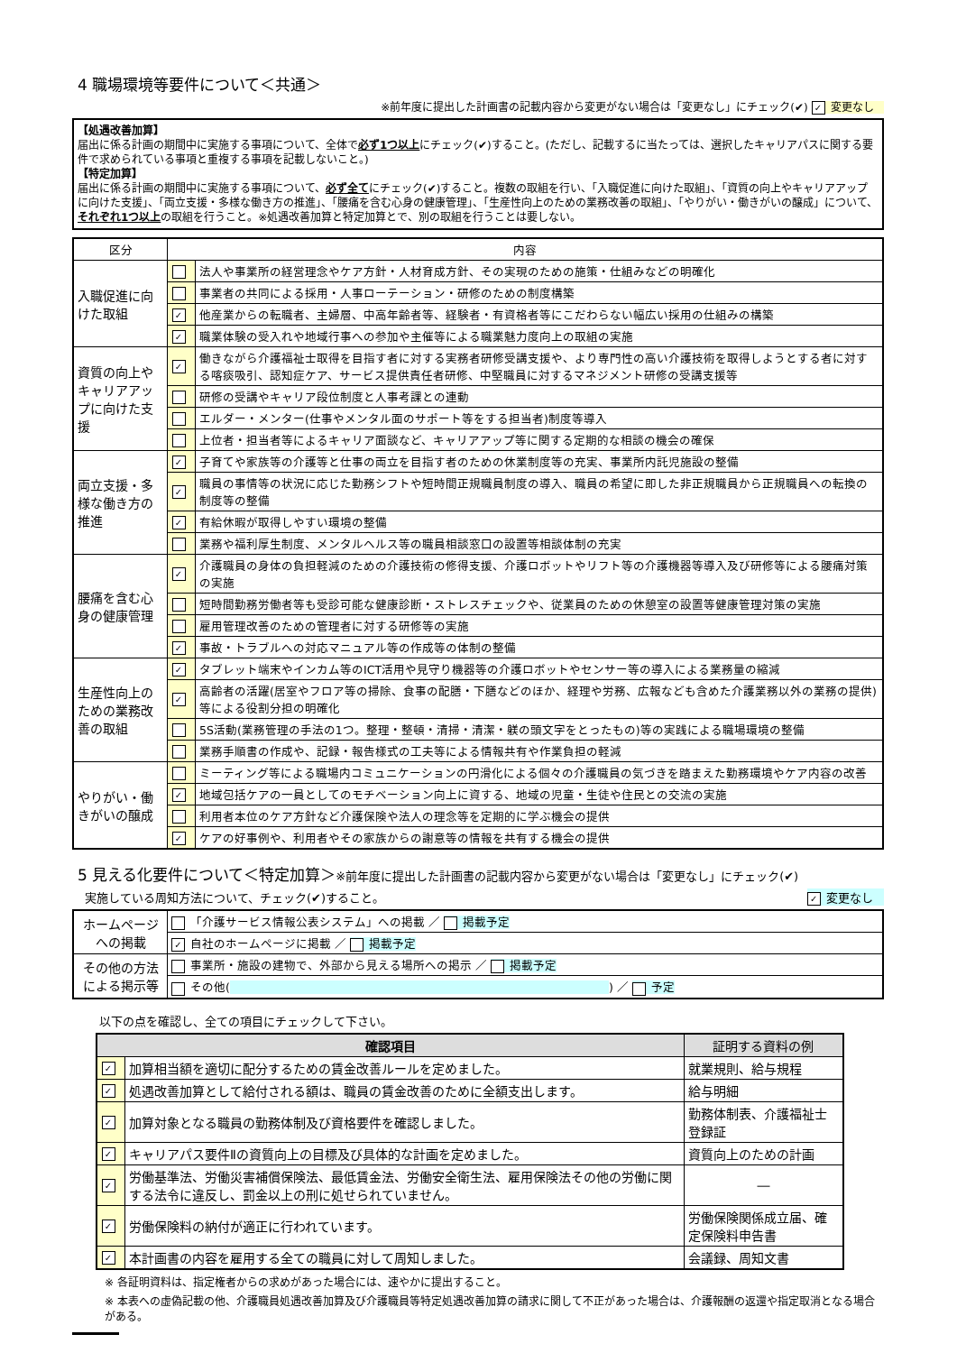4 職場環境等要件について＜共通＞
※前年度に提出した計画書の記載内容から変更がない場合は「変更なし」にチェック(✔) ✓ 変更なし
【処遇改善加算】
届出に係る計画の期間中に実施する事項について、全体で必ず1つ以上にチェック(✔)すること。(ただし、記載するに当たっては、選択したキャリアパスに関する要件で求められている事項と重複する事項を記載しないこと。)
【特定加算】
届出に係る計画の期間中に実施する事項について、必ず全てにチェック(✔)すること。複数の取組を行い、「入職促進に向けた取組」、「資質の向上やキャリアアップに向けた支援」、「両立支援・多様な働き方の推進」、「腰痛を含む心身の健康管理」、「生産性向上のための業務改善の取組」、「やりがい・働きがいの醸成」について、それぞれ1つ以上の取組を行うこと。※処遇改善加算と特定加算とで、別の取組を行うことは要しない。
| 区分 | 内容 | |
| --- | --- | --- |
| 入職促進に向けた取組 | | 法人や事業所の経営理念やケア方針・人材育成方針、その実現のための施策・仕組みなどの明確化 |
| | | 事業者の共同による採用・人事ローテーション・研修のための制度構築 |
| | ✓ | 他産業からの転職者、主婦層、中高年齢者等、経験者・有資格者等にこだわらない幅広い採用の仕組みの構築 |
| | ✓ | 職業体験の受入れや地域行事への参加や主催等による職業魅力度向上の取組の実施 |
| 資質の向上やキャリアアップに向けた支援 | ✓ | 働きながら介護福祉士取得を目指す者に対する実務者研修受講支援や、より専門性の高い介護技術を取得しようとする者に対する喀痰吸引、認知症ケア、サービス提供責任者研修、中堅職員に対するマネジメント研修の受講支援等 |
| | | 研修の受講やキャリア段位制度と人事考課との連動 |
| | | エルダー・メンター(仕事やメンタル面のサポート等をする担当者)制度等導入 |
| | | 上位者・担当者等によるキャリア面談など、キャリアアップ等に関する定期的な相談の機会の確保 |
| 両立支援・多様な働き方の推進 | ✓ | 子育てや家族等の介護等と仕事の両立を目指す者のための休業制度等の充実、事業所内託児施設の整備 |
| | ✓ | 職員の事情等の状況に応じた勤務シフトや短時間正規職員制度の導入、職員の希望に即した非正規職員から正規職員への転換の制度等の整備 |
| | ✓ | 有給休暇が取得しやすい環境の整備 |
| | | 業務や福利厚生制度、メンタルヘルス等の職員相談窓口の設置等相談体制の充実 |
| 腰痛を含む心身の健康管理 | ✓ | 介護職員の身体の負担軽減のための介護技術の修得支援、介護ロボットやリフト等の介護機器等導入及び研修等による腰痛対策の実施 |
| | | 短時間勤務労働者等も受診可能な健康診断・ストレスチェックや、従業員のための休憩室の設置等健康管理対策の実施 |
| | | 雇用管理改善のための管理者に対する研修等の実施 |
| | ✓ | 事故・トラブルへの対応マニュアル等の作成等の体制の整備 |
| 生産性向上のための業務改善の取組 | ✓ | タブレット端末やインカム等のICT活用や見守り機器等の介護ロボットやセンサー等の導入による業務量の縮減 |
| | ✓ | 高齢者の活躍(居室やフロア等の掃除、食事の配膳・下膳などのほか、経理や労務、広報なども含めた介護業務以外の業務の提供)等による役割分担の明確化 |
| | | 5S活動(業務管理の手法の1つ。整理・整頓・清掃・清潔・躾の頭文字をとったもの)等の実践による職場環境の整備 |
| | | 業務手順書の作成や、記録・報告様式の工夫等による情報共有や作業負担の軽減 |
| やりがい・働きがいの醸成 | | ミーティング等による職場内コミュニケーションの円滑化による個々の介護職員の気づきを踏まえた勤務環境やケア内容の改善 |
| | ✓ | 地域包括ケアの一員としてのモチベーション向上に資する、地域の児童・生徒や住民との交流の実施 |
| | | 利用者本位のケア方針など介護保険や法人の理念等を定期的に学ぶ機会の提供 |
| | ✓ | ケアの好事例や、利用者やその家族からの謝意等の情報を共有する機会の提供 |
5 見える化要件について＜特定加算＞※前年度に提出した計画書の記載内容から変更がない場合は「変更なし」にチェック(✔)
実施している周知方法について、チェック(✔)すること。 ✓ 変更なし
| ホームページへの掲載 | 「介護サービス情報公表システム」への掲載 ／ 掲載予定 |
| | ✓ 自社のホームページに掲載 ／ 掲載予定 |
| その他の方法による掲示等 | 事業所・施設の建物で、外部から見える場所への掲示 ／ 掲載予定 |
| | その他( ) ／ 予定 |
以下の点を確認し、全ての項目にチェックして下さい。
| 確認項目 | | 証明する資料の例 |
| --- | --- | --- |
| ✓ | 加算相当額を適切に配分するための賃金改善ルールを定めました。 | 就業規則、給与規程 |
| ✓ | 処遇改善加算として給付される額は、職員の賃金改善のために全額支出します。 | 給与明細 |
| ✓ | 加算対象となる職員の勤務体制及び資格要件を確認しました。 | 勤務体制表、介護福祉士登録証 |
| ✓ | キャリアパス要件Ⅱの資質向上の目標及び具体的な計画を定めました。 | 資質向上のための計画 |
| ✓ | 労働基準法、労働災害補償保険法、最低賃金法、労働安全衛生法、雇用保険法その他の労働に関する法令に違反し、罰金以上の刑に処せられていません。 | ― |
| ✓ | 労働保険料の納付が適正に行われています。 | 労働保険関係成立届、確定保険料申告書 |
| ✓ | 本計画書の内容を雇用する全ての職員に対して周知しました。 | 会議録、周知文書 |
※ 各証明資料は、指定権者からの求めがあった場合には、速やかに提出すること。
※ 本表への虚偽記載の他、介護職員処遇改善加算及び介護職員等特定処遇改善加算の請求に関して不正があった場合は、介護報酬の返還や指定取消となる場合がある。